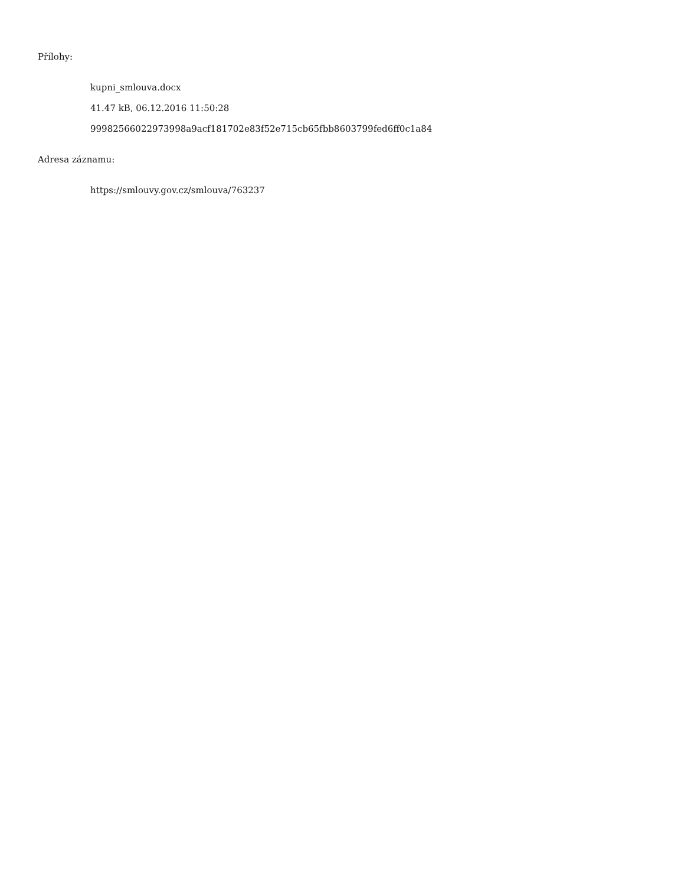Přílohy:
kupni_smlouva.docx
41.47 kB, 06.12.2016 11:50:28
99982566022973998a9acf181702e83f52e715cb65fbb8603799fed6ff0c1a84
Adresa záznamu:
https://smlouvy.gov.cz/smlouva/763237